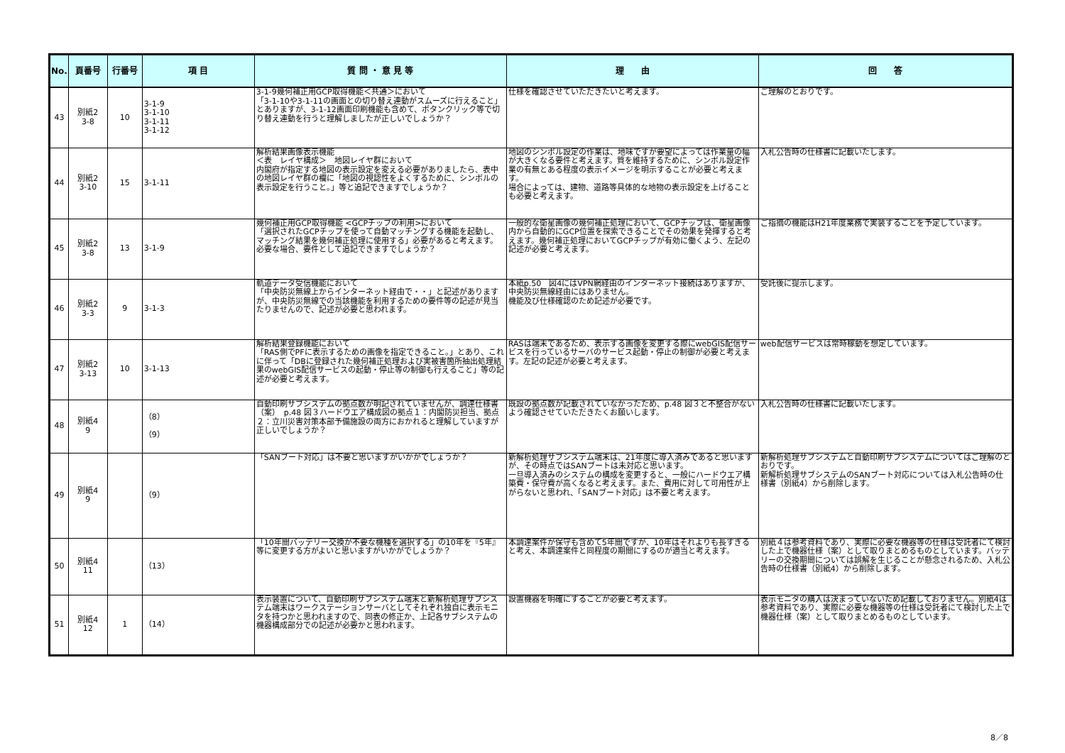| No. | 頁番号 | 行番号 | 項 目 | 質 問 ・ 意 見 等 | 理 由 | 回 答 |
| --- | --- | --- | --- | --- | --- | --- |
| 43 | 別紙2 3-8 | 10 | 3-1-9 3-1-10 3-1-11 3-1-12 | 3-1-9幾何補正用GCP取得機能＜共通＞において 「3-1-10や3-1-11の画面との切り替え連動がスムーズに行えること」とありますが、3-1-12画面印刷機能も含めて、ボタンクリック等で切り替え連動を行うと理解しましたが正しいでしょうか？ | 仕様を確認させていただきたいと考えます。 | ご理解のとおりです。 |
| 44 | 別紙2 3-10 | 15 | 3-1-11 | 解析結果画像表示機能 ＜表 レイヤ構成＞ 地図レイヤ群において 内閣府が指定する地図の表示設定を変える必要がありましたら、表中の地図レイヤ群の欄に「地図の視認性をよくするために、シンボルの表示設定を行うこと。」等と追記できますでしょうか？ | 地図のシンボル設定の作業は、地味ですが要望によっては作業量の幅が大きくなる要件と考えます。質を維持するために、シンボル設定作業の有無とある程度の表示イメージを明示することが必要と考えます。 場合によっては、建物、道路等具体的な地物の表示設定を上げることも必要と考えます。 | 入札公告時の仕様書に記載いたします。 |
| 45 | 別紙2 3-8 | 13 | 3-1-9 | 幾何補正用GCP取得機能 <GCPチップの利用>において 「選択されたGCPチップを使って自動マッチングする機能を起動し、マッチング結果を幾何補正処理に使用する」必要があると考えます。 必要な場合、要件として追記できますでしょうか？ | 一般的な衛星画像の幾何補正処理において、GCPチップは、衛星画像内から自動的にGCP位置を探索できることでその効果を発揮すると考えます。幾何補正処理においてGCPチップが有効に働くよう、左記の記述が必要と考えます。 | ご指摘の機能はH21年度業務で実装することを予定しています。 |
| 46 | 別紙2 3-3 | 9 | 3-1-3 | 軌道データ受信機能において 「中央防災無線上からインターネット経由で・・」と記述がありますが、中央防災無線での当該機能を利用するための要件等の記述が見当たりませんので、記述が必要と思われます。 | 本紙p.50 図4にはVPN網経由のインターネット接続はありますが、中央防災無線経由にはありません。 機能及び仕様確認のため記述が必要です。 | 受託後に提示します。 |
| 47 | 別紙2 3-13 | 10 | 3-1-13 | 解析結果登録機能において 「RAS側でPFに表示するための画像を指定できること。」とあり、これに伴って「DBに登録された幾何補正処理および実被害箇所抽出処理結果のwebGIS配信サービスの起動・停止等の制御も行えること」等の記述が必要と考えます。 | RASは端末であるため、表示する画像を変更する際にwebGIS配信サービスを行っているサーバのサービス起動・停止の制御が必要と考えます。左記の記述が必要と考えます。 | web配信サービスは常時稼動を想定しています。 |
| 48 | 別紙4 9 | | （8） （9） | 自動印刷サブシステムの拠点数が明記されていませんが、調達仕様書（案） p.48 図３ハードウエア構成図の拠点１：内閣防災担当、拠点２：立川災害対策本部予備施設の両方におかれると理解していますが正しいでしょうか？ | 既設の拠点数が記載されていなかったため、p.48 図３と不整合がないよう確認させていただきたくお願いします。 | 入札公告時の仕様書に記載いたします。 |
| 49 | 別紙4 9 | | （9） | 「SANブート対応」は不要と思いますがいかがでしょうか？ | 新解析処理サブシステム端末は、21年度に導入済みであると思いますが、その時点ではSANブートは未対応と思います。 一旦導入済みのシステムの構成を変更すると、一般にハードウエア構築費・保守費が高くなると考えます。また、費用に対して可用性が上がらないと思われ、「SANブート対応」は不要と考えます。 | 新解析処理サブシステムと自動印刷サブシステムについてはご理解のとおりです。 新解析処理サブシステムのSANブート対応については入札公告時の仕様書（別紙4）から削除します。 |
| 50 | 別紙4 11 | | （13） | 「10年間バッテリー交換が不要な機種を選択する」の10年を『5年』等に変更する方がよいと思いますがいかがでしょうか？ | 本調達案件が保守も含めて5年間ですが、10年はそれよりも長すぎると考え、本調達案件と同程度の期間にするのが適当と考えます。 | 別紙４は参考資料であり、実際に必要な機器等の仕様は受託者にて検討した上で機器仕様（案）として取りまとめるものとしています。バッテリーの交換期間については誤解を生じることが懸念されるため、入札公告時の仕様書（別紙4）から削除します。 |
| 51 | 別紙4 12 | 1 | （14） | 表示装置について、自動印刷サブシステム端末と新解析処理サブシステム端末はワークステーションサーバとしてそれぞれ独自に表示モニタを持つかと思われますので、同表の修正か、上記各サブシステムの機器構成部分での記述が必要かと思われます。 | 設置機器を明確にすることが必要と考えます。 | 表示モニタの購入は決まっていないため記載しておりません。別紙4は参考資料であり、実際に必要な機器等の仕様は受託者にて検討した上で機器仕様（案）として取りまとめるものとしています。 |
8／8